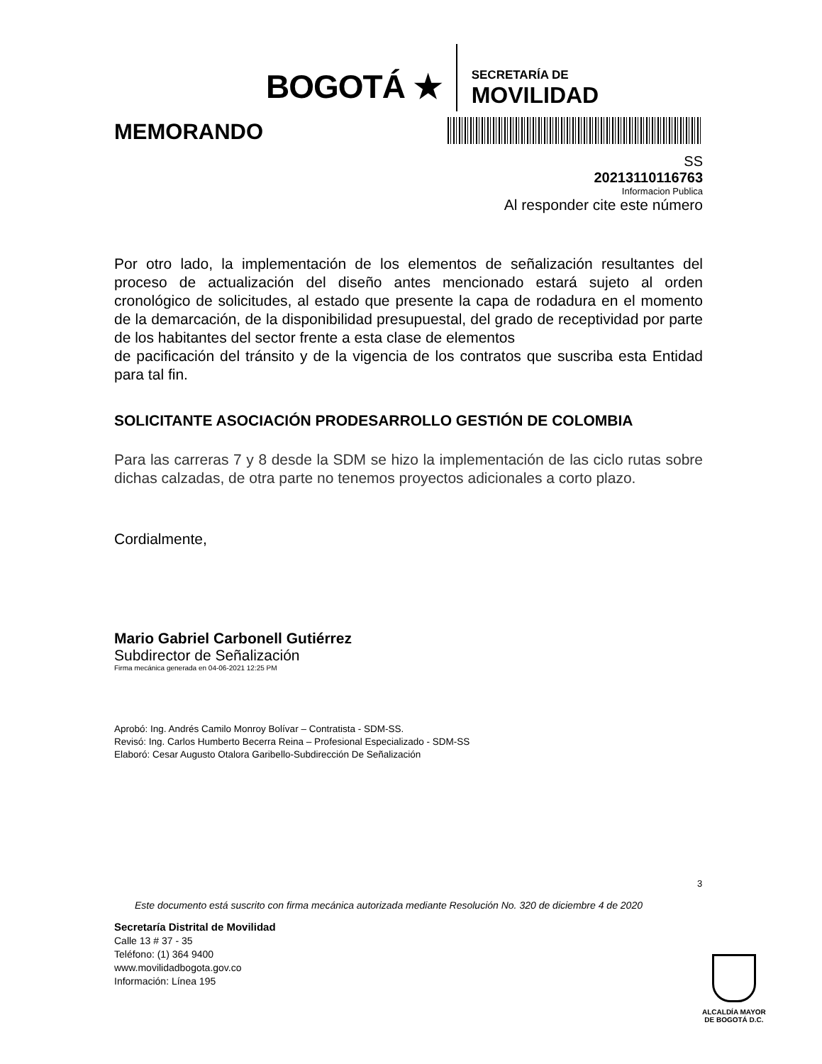BOGOTÁ ★
SECRETARÍA DE
MOVILIDAD
MEMORANDO
SS
20213110116763
Informacion Publica
Al responder cite este número
Por otro lado, la implementación de los elementos de señalización resultantes del proceso de actualización del diseño antes mencionado estará sujeto al orden cronológico de solicitudes, al estado que presente la capa de rodadura en el momento de la demarcación, de la disponibilidad presupuestal, del grado de receptividad por parte de los habitantes del sector frente a esta clase de elementos
de pacificación del tránsito y de la vigencia de los contratos que suscriba esta Entidad para tal fin.
SOLICITANTE ASOCIACIÓN PRODESARROLLO GESTIÓN DE COLOMBIA
Para las carreras 7 y 8 desde la SDM se hizo la implementación de las ciclo rutas sobre dichas calzadas, de otra parte no tenemos proyectos adicionales a corto plazo.
Cordialmente,
Mario Gabriel Carbonell Gutiérrez
Subdirector de Señalización
Firma mecánica generada en 04-06-2021 12:25 PM
Aprobó: Ing. Andrés Camilo Monroy Bolívar – Contratista - SDM-SS.
Revisó: Ing. Carlos Humberto Becerra Reina – Profesional Especializado - SDM-SS
Elaboró: Cesar Augusto Otalora Garibello-Subdirección De Señalización
3
Este documento está suscrito con firma mecánica autorizada mediante Resolución No. 320 de diciembre 4 de 2020
Secretaría Distrital de Movilidad
Calle 13 # 37 - 35
Teléfono: (1) 364 9400
www.movilidadbogota.gov.co
Información: Línea 195
ALCALDÍA MAYOR
DE BOGOTÁ D.C.